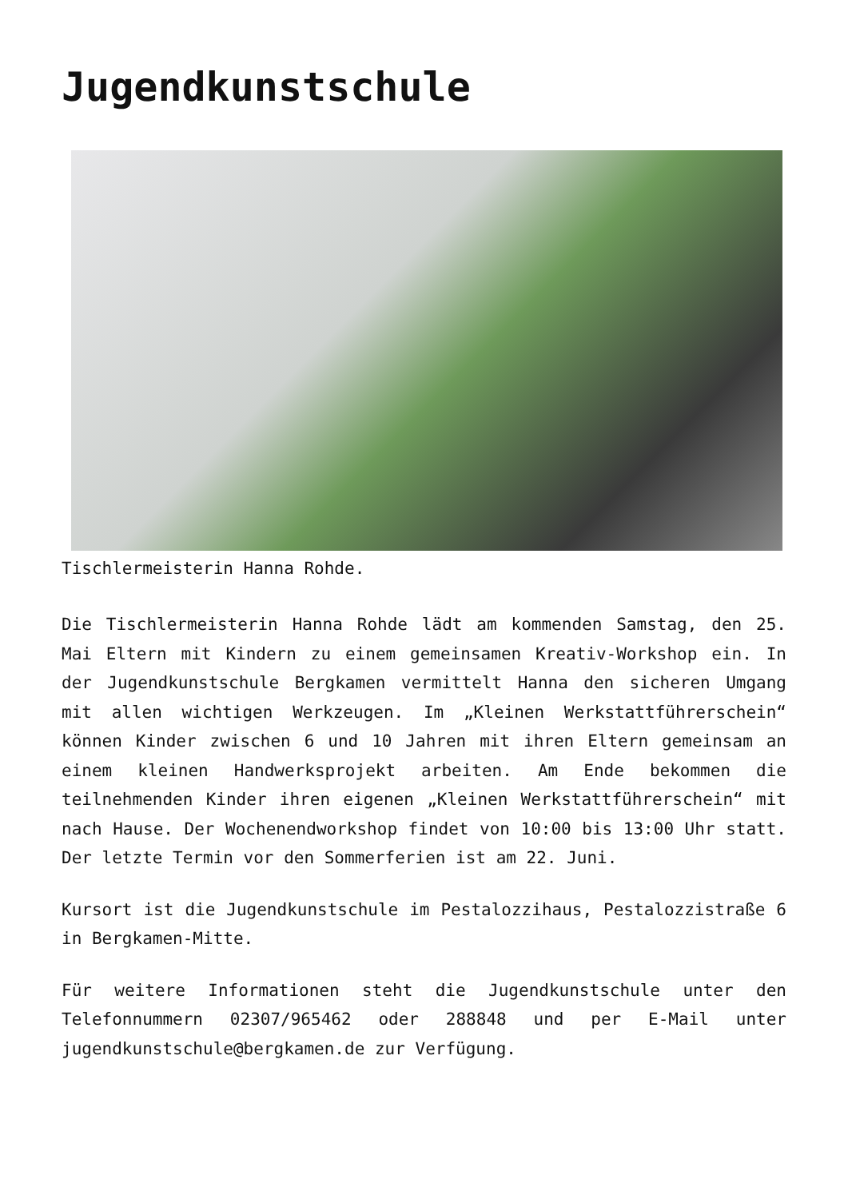Jugendkunstschule
Tischlermeisterin Hanna Rohde.
Die Tischlermeisterin Hanna Rohde lädt am kommenden Samstag, den 25. Mai Eltern mit Kindern zu einem gemeinsamen Kreativ-Workshop ein. In der Jugendkunstschule Bergkamen vermittelt Hanna den sicheren Umgang mit allen wichtigen Werkzeugen. Im „Kleinen Werkstattführerschein“ können Kinder zwischen 6 und 10 Jahren mit ihren Eltern gemeinsam an einem kleinen Handwerksprojekt arbeiten. Am Ende bekommen die teilnehmenden Kinder ihren eigenen „Kleinen Werkstattführerschein“ mit nach Hause. Der Wochenendworkshop findet von 10:00 bis 13:00 Uhr statt. Der letzte Termin vor den Sommerferien ist am 22. Juni.
Kursort ist die Jugendkunstschule im Pestalozzihaus, Pestalozzistraße 6 in Bergkamen-Mitte.
Für weitere Informationen steht die Jugendkunstschule unter den Telefonnummern 02307/965462 oder 288848 und per E-Mail unter jugendkunstschule@bergkamen.de zur Verfügung.